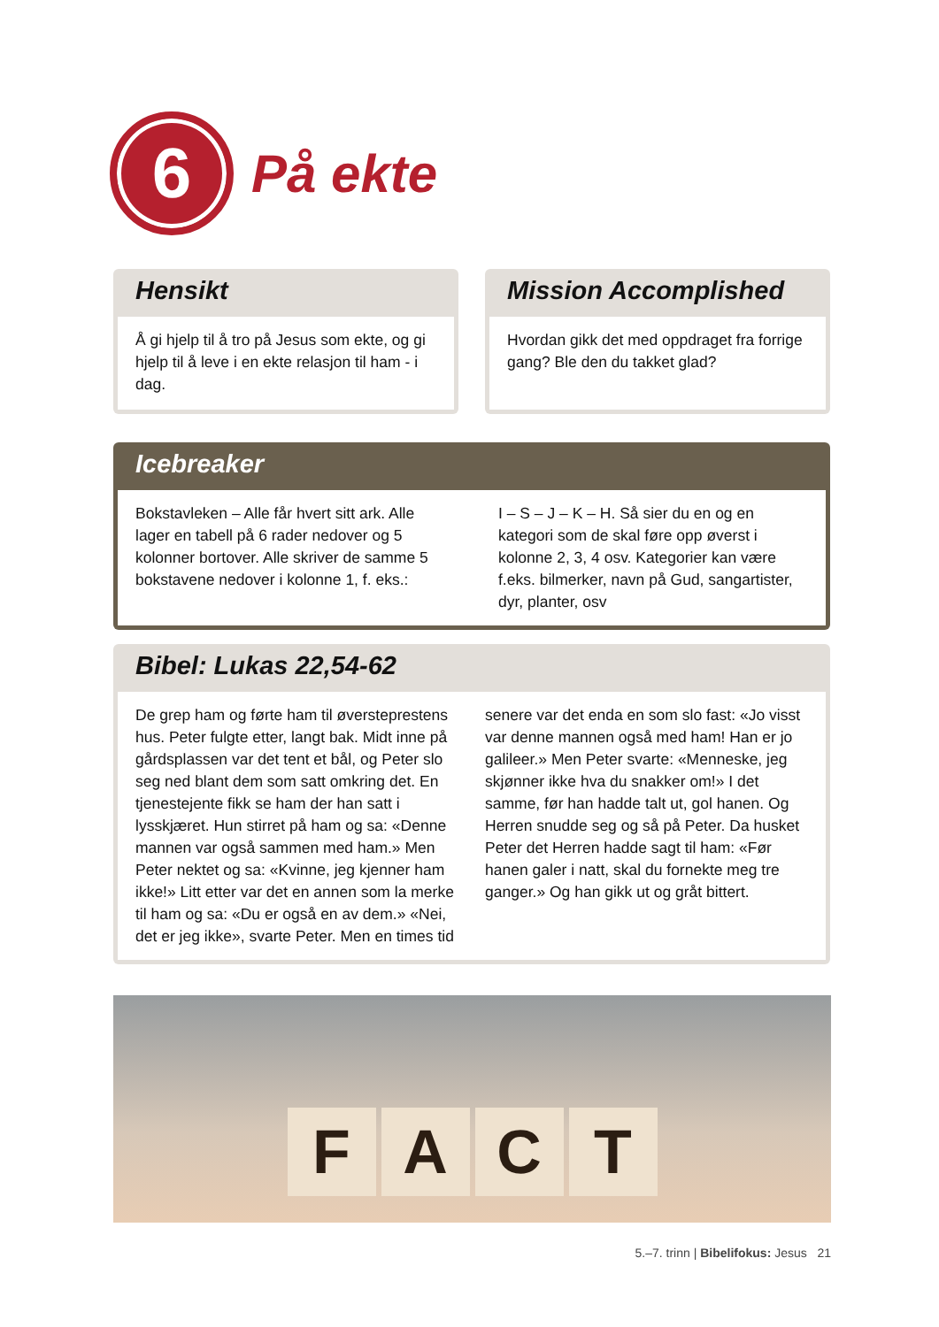6
På ekte
Hensikt
Å gi hjelp til å tro på Jesus som ekte, og gi hjelp til å leve i en ekte relasjon til ham - i dag.
Mission Accomplished
Hvordan gikk det med oppdraget fra forrige gang? Ble den du takket glad?
Icebreaker
Bokstavleken – Alle får hvert sitt ark. Alle lager en tabell på 6 rader nedover og 5 kolonner bortover. Alle skriver de samme 5 bokstavene nedover i kolonne 1, f. eks.:
I – S – J – K – H. Så sier du en og en kategori som de skal føre opp øverst i kolonne 2, 3, 4 osv. Kategorier kan være f.eks. bilmerker, navn på Gud, sangartister, dyr, planter, osv
Bibel: Lukas 22,54-62
De grep ham og førte ham til øversteprestens hus. Peter fulgte etter, langt bak. Midt inne på gårdsplassen var det tent et bål, og Peter slo seg ned blant dem som satt omkring det. En tjenestejente fikk se ham der han satt i lysskjæret. Hun stirret på ham og sa: «Denne mannen var også sammen med ham.» Men Peter nektet og sa: «Kvinne, jeg kjenner ham ikke!» Litt etter var det en annen som la merke til ham og sa: «Du er også en av dem.» «Nei, det er jeg ikke», svarte Peter. Men en times tid
senere var det enda en som slo fast: «Jo visst var denne mannen også med ham! Han er jo galileer.» Men Peter svarte: «Menneske, jeg skjønner ikke hva du snakker om!» I det samme, før han hadde talt ut, gol hanen. Og Herren snudde seg og så på Peter. Da husket Peter det Herren hadde sagt til ham: «Før hanen galer i natt, skal du fornekte meg tre ganger.» Og han gikk ut og gråt bittert.
F
A
C
T
5.–7. trinn | Bibelifokus: Jesus 21